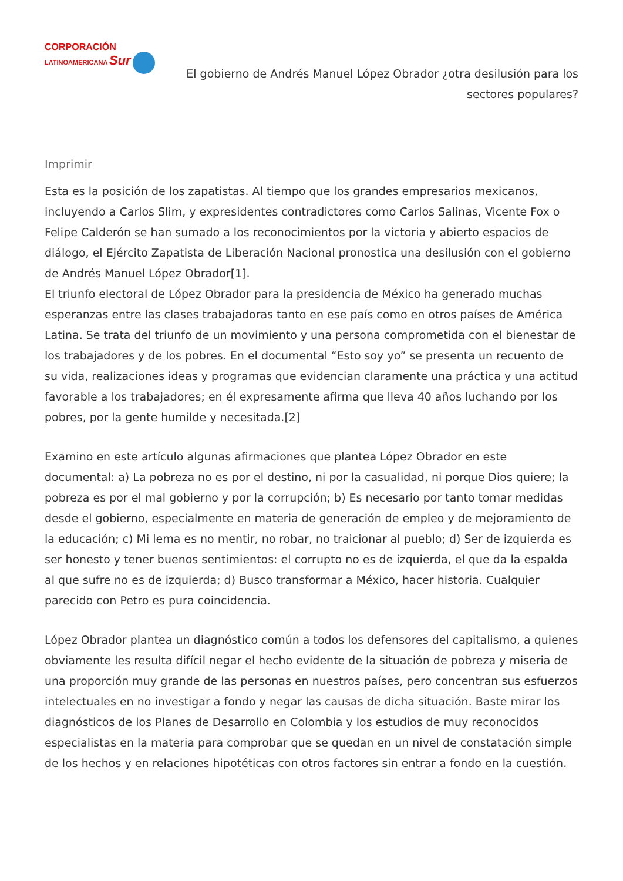CORPORACIÓN
LATINOAMERICANA Sur
El gobierno de Andrés Manuel López Obrador ¿otra desilusión para los sectores populares?
Imprimir
Esta es la posición de los zapatistas. Al tiempo que los grandes empresarios mexicanos, incluyendo a Carlos Slim, y expresidentes contradictores como Carlos Salinas, Vicente Fox o Felipe Calderón se han sumado a los reconocimientos por la victoria y abierto espacios de diálogo, el Ejército Zapatista de Liberación Nacional pronostica una desilusión con el gobierno de Andrés Manuel López Obrador[1].
El triunfo electoral de López Obrador para la presidencia de México ha generado muchas esperanzas entre las clases trabajadoras tanto en ese país como en otros países de América Latina. Se trata del triunfo de un movimiento y una persona comprometida con el bienestar de los trabajadores y de los pobres. En el documental “Esto soy yo” se presenta un recuento de su vida, realizaciones ideas y programas que evidencian claramente una práctica y una actitud favorable a los trabajadores; en él expresamente afirma que lleva 40 años luchando por los pobres, por la gente humilde y necesitada.[2]
Examino en este artículo algunas afirmaciones que plantea López Obrador en este documental: a) La pobreza no es por el destino, ni por la casualidad, ni porque Dios quiere; la pobreza es por el mal gobierno y por la corrupción; b) Es necesario por tanto tomar medidas desde el gobierno, especialmente en materia de generación de empleo y de mejoramiento de la educación; c) Mi lema es no mentir, no robar, no traicionar al pueblo; d) Ser de izquierda es ser honesto y tener buenos sentimientos: el corrupto no es de izquierda, el que da la espalda al que sufre no es de izquierda; d) Busco transformar a México, hacer historia. Cualquier parecido con Petro es pura coincidencia.
López Obrador plantea un diagnóstico común a todos los defensores del capitalismo, a quienes obviamente les resulta difícil negar el hecho evidente de la situación de pobreza y miseria de una proporción muy grande de las personas en nuestros países, pero concentran sus esfuerzos intelectuales en no investigar a fondo y negar las causas de dicha situación. Baste mirar los diagnósticos de los Planes de Desarrollo en Colombia y los estudios de muy reconocidos especialistas en la materia para comprobar que se quedan en un nivel de constatación simple de los hechos y en relaciones hipotéticas con otros factores sin entrar a fondo en la cuestión.